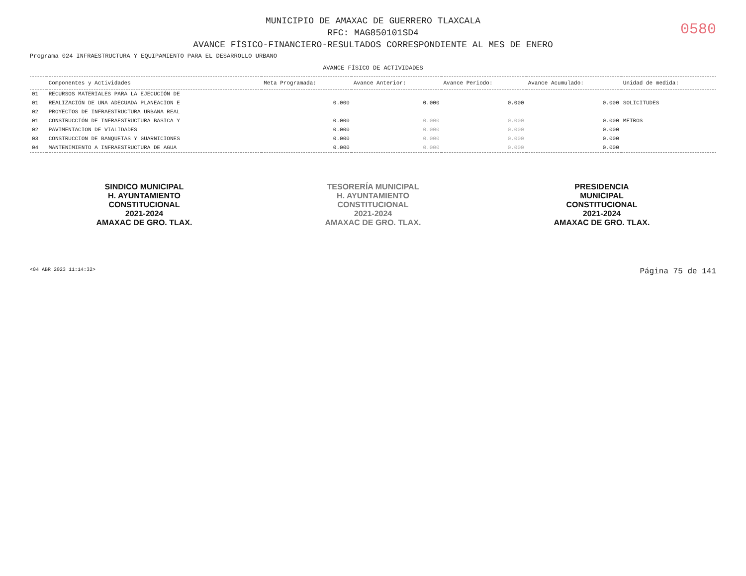MUNICIPIO DE AMAXAC DE GUERRERO TLAXCALA
RFC: MAG850101SD4
AVANCE FÍSICO-FINANCIERO-RESULTADOS CORRESPONDIENTE AL MES DE ENERO
0580
Programa 024 INFRAESTRUCTURA Y EQUIPAMIENTO PARA EL DESARROLLO URBANO
AVANCE FÍSICO DE ACTIVIDADES
| | Componentes y Actividades | Meta Programada: | Avance Anterior: | Avance Periodo: | Avance Acumulado: | Unidad de medida: |
| --- | --- | --- | --- | --- | --- | --- |
| 01 | RECURSOS MATERIALES PARA LA EJECUCIÓN DE | | | | | |
| 01 | REALIZACIÓN DE UNA ADECUADA PLANEACION E | 0.000 | 0.000 | 0.000 | 0.000 | SOLICITUDES |
| 02 | PROYECTOS DE INFRAESTRUCTURA URBANA REAL | | | | | |
| 01 | CONSTRUCCIÓN DE INFRAESTRUCTURA BASICA Y | 0.000 | 0.000 | 0.000 | 0.000 | METROS |
| 02 | PAVIMENTACION DE VIALIDADES | 0.000 | 0.000 | 0.000 | 0.000 | |
| 03 | CONSTRUCCION DE BANQUETAS Y GUARNICIONES | 0.000 | 0.000 | 0.000 | 0.000 | |
| 04 | MANTENIMIENTO A INFRAESTRUCTURA DE AGUA | 0.000 | 0.000 | 0.000 | 0.000 | |
SINDICO MUNICIPAL
H. AYUNTAMIENTO
CONSTITUCIONAL
2021-2024
AMAXAC DE GRO. TLAX.
TESORERÍA MUNICIPAL
H. AYUNTAMIENTO
CONSTITUCIONAL
2021-2024
AMAXAC DE GRO. TLAX.
PRESIDENCIA
MUNICIPAL
CONSTITUCIONAL
2021-2024
AMAXAC DE GRO. TLAX.
<04 ABR 2023 11:14:32> Página 75 de 141